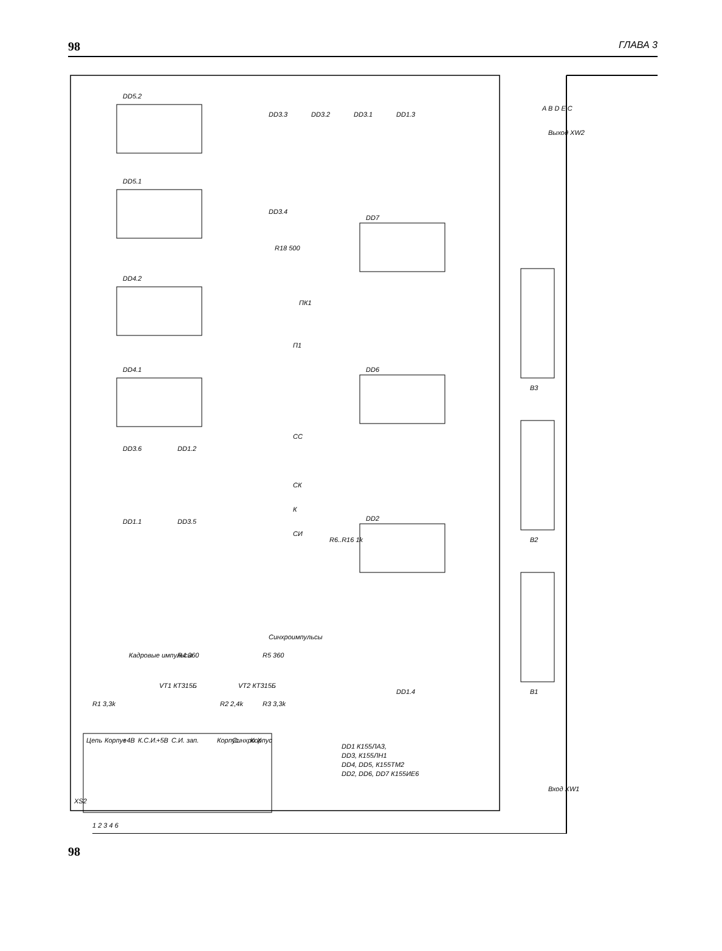98 ГЛАВА 3
DD5.2
DD5.1
DD4.2
DD4.1
DD3.6
DD1.2
DD1.1
DD3.5
DD3.3
DD3.2
DD3.1
DD1.3
DD3.4
DD7
DD6
DD2
R6..R16 1k
R18 500
ПК1
П1
СС
СК
К
СИ
Кадровые импульсы
Синхроимпульсы
VT1 КТ315Б
VT2 КТ315Б
R1 3,3k
R4 360
R2 2,4k
R3 3,3k
R5 360
DD1.4
DD1 К155ЛА3,
DD3, К155ЛН1
DD4, DD5, К155ТМ2
DD2, DD6, DD7 К155ИЕ6
B3
B2
B1
Выход XW2
Вход XW1
Цепь
Корпус
+4B
К.С.И.
+5B
С.И. зап.
Корпус
Синхро Х
Корпус
XS2
1 2 3 4 6
A B D E C
98